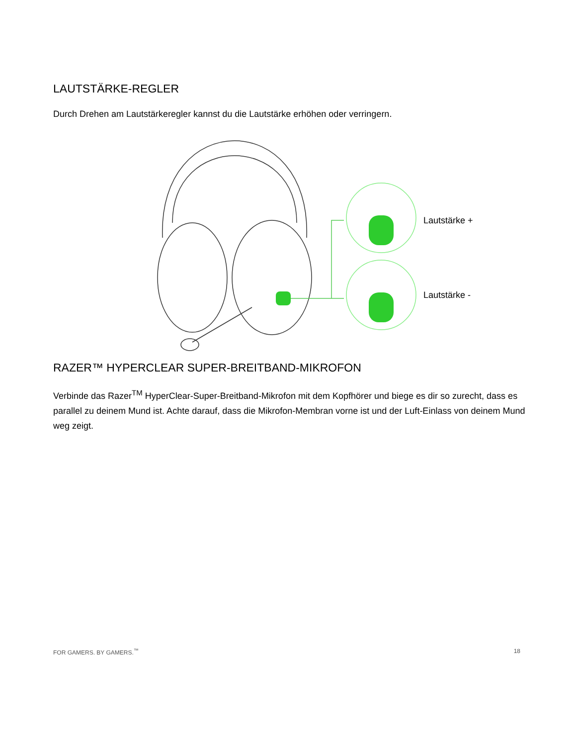LAUTSTÄRKE-REGLER
Durch Drehen am Lautstärkeregler kannst du die Lautstärke erhöhen oder verringern.
Lautstärke +
Lautstärke -
RAZER™ HYPERCLEAR SUPER-BREITBAND-MIKROFON
Verbinde das Razer<sup>TM</sup> HyperClear-Super-Breitband-Mikrofon mit dem Kopfhörer und biege es dir so zurecht, dass es parallel zu deinem Mund ist. Achte darauf, dass die Mikrofon-Membran vorne ist und der Luft-Einlass von deinem Mund weg zeigt.
FOR GAMERS. BY GAMERS.<sup>™</sup> 18